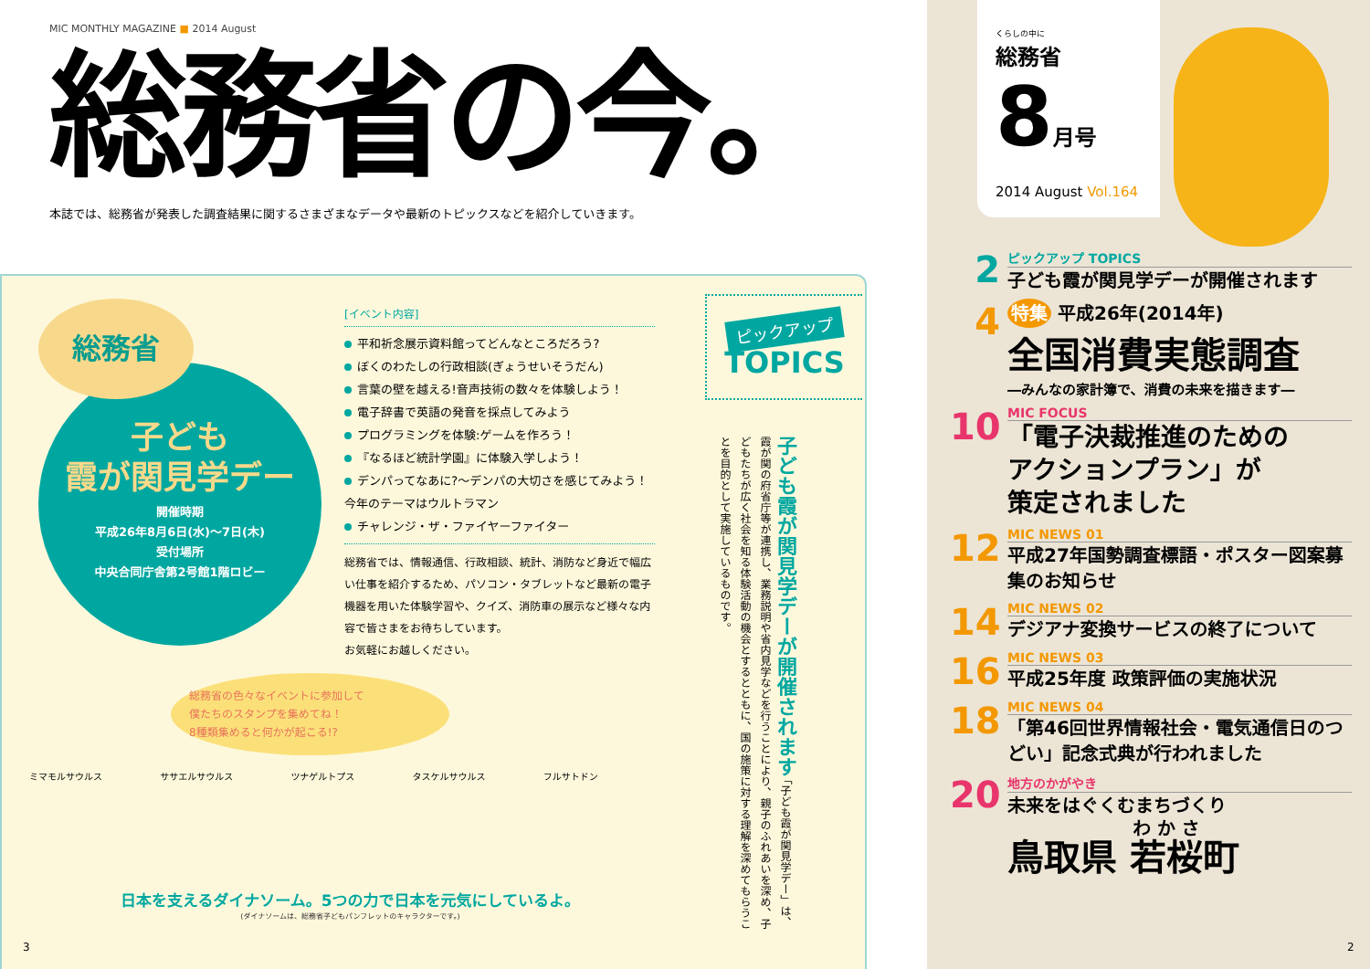MIC MONTHLY MAGAZINE ■ 2014 August
総務省の今。
本誌では、総務省が発表した調査結果に関するさまざまなデータや最新のトピックスなどを紹介していきます。
子ども
霞が関見学デー
開催時期
平成26年8月6日(水)～7日(木)
受付場所
中央合同庁舎第2号館1階ロビー
総務省
[イベント内容]
平和祈念展示資料館ってどんなところだろう?
ぼくのわたしの行政相談(ぎょうせいそうだん)
言葉の壁を越える!音声技術の数々を体験しよう！
電子辞書で英語の発音を採点してみよう
プログラミングを体験:ゲームを作ろう！
『なるほど統計学園』に体験入学しよう！
デンパってなあに?～デンパの大切さを感じてみよう！今年のテーマはウルトラマン
チャレンジ・ザ・ファイヤーファイター
総務省では、情報通信、行政相談、統計、消防など身近で幅広い仕事を紹介するため、パソコン・タブレットなど最新の電子機器を用いた体験学習や、クイズ、消防車の展示など様々な内容で皆さまをお待ちしています。
お気軽にお越しください。
総務省の色々なイベントに参加して
僕たちのスタンプを集めてね！
8種類集めると何かが起こる!?
ミマモルサウルス ササエルサウルス ツナゲルトプス タスケルサウルス フルサトドン
日本を支えるダイナソーム。5つの力で日本を元気にしているよ。
(ダイナソームは、総務省子どもパンフレットのキャラクターです。)
ピックアップ
TOPICS
子ども霞が関見学デーが開催されます 「子ども霞が関見学デー」は、霞が関の府省庁等が連携し、業務説明や省内見学などを行うことにより、親子のふれあいを深め、子どもたちが広く社会を知る体験活動の機会とするとともに、国の施策に対する理解を深めてもらうことを目的として実施しているものです。
3
くらしの中に
総務省
8月号
2014 August Vol.164
2
ピックアップ TOPICS
子ども霞が関見学デーが開催されます
4
特集 平成26年(2014年)
全国消費実態調査
―みんなの家計簿で、消費の未来を描きます―
10
MIC FOCUS
「電子決裁推進のための
アクションプラン」が
策定されました
12
MIC NEWS 01
平成27年国勢調査標語・ポスター図案募集のお知らせ
14
MIC NEWS 02
デジアナ変換サービスの終了について
16
MIC NEWS 03
平成25年度 政策評価の実施状況
18
MIC NEWS 04
「第46回世界情報社会・電気通信日のつどい」記念式典が行われました
20
地方のかがやき
未来をはぐくむまちづくり
鳥取県 若桜町
2